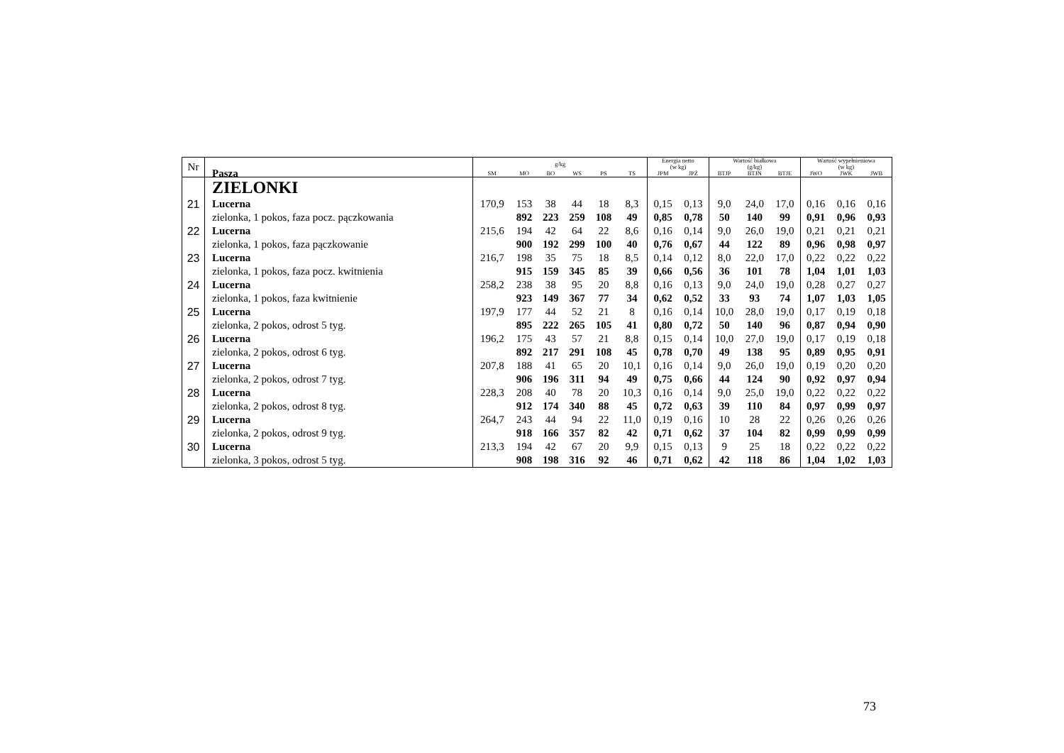| Nr | Pasza | g/kg | | | | | | Energia netto (w kg) | | Wartość białkowa (g/kg) | | | Wartość wypełnieniowa (w kg) | | |
| --- | --- | --- | --- | --- | --- | --- | --- | --- | --- | --- | --- | --- | --- | --- | --- |
| | | SM | MO | BO | WS | PS | TS | JPM | JPŻ | BTJP | BTJN | BTJE | JWO | JWK | JWB |
| | ZIELONKI | | | | | | | | | | | | | | |
| 21 | Lucerna | 170,9 | 153 | 38 | 44 | 18 | 8,3 | 0,15 | 0,13 | 9,0 | 24,0 | 17,0 | 0,16 | 0,16 | 0,16 |
| | zielonka, 1 pokos, faza pocz. pączkowania | | 892 | 223 | 259 | 108 | 49 | 0,85 | 0,78 | 50 | 140 | 99 | 0,91 | 0,96 | 0,93 |
| 22 | Lucerna | 215,6 | 194 | 42 | 64 | 22 | 8,6 | 0,16 | 0,14 | 9,0 | 26,0 | 19,0 | 0,21 | 0,21 | 0,21 |
| | zielonka, 1 pokos, faza pączkowanie | | 900 | 192 | 299 | 100 | 40 | 0,76 | 0,67 | 44 | 122 | 89 | 0,96 | 0,98 | 0,97 |
| 23 | Lucerna | 216,7 | 198 | 35 | 75 | 18 | 8,5 | 0,14 | 0,12 | 8,0 | 22,0 | 17,0 | 0,22 | 0,22 | 0,22 |
| | zielonka, 1 pokos, faza pocz. kwitnienia | | 915 | 159 | 345 | 85 | 39 | 0,66 | 0,56 | 36 | 101 | 78 | 1,04 | 1,01 | 1,03 |
| 24 | Lucerna | 258,2 | 238 | 38 | 95 | 20 | 8,8 | 0,16 | 0,13 | 9,0 | 24,0 | 19,0 | 0,28 | 0,27 | 0,27 |
| | zielonka, 1 pokos, faza kwitnienie | | 923 | 149 | 367 | 77 | 34 | 0,62 | 0,52 | 33 | 93 | 74 | 1,07 | 1,03 | 1,05 |
| 25 | Lucerna | 197,9 | 177 | 44 | 52 | 21 | 8 | 0,16 | 0,14 | 10,0 | 28,0 | 19,0 | 0,17 | 0,19 | 0,18 |
| | zielonka, 2 pokos, odrost 5 tyg. | | 895 | 222 | 265 | 105 | 41 | 0,80 | 0,72 | 50 | 140 | 96 | 0,87 | 0,94 | 0,90 |
| 26 | Lucerna | 196,2 | 175 | 43 | 57 | 21 | 8,8 | 0,15 | 0,14 | 10,0 | 27,0 | 19,0 | 0,17 | 0,19 | 0,18 |
| | zielonka, 2 pokos, odrost 6 tyg. | | 892 | 217 | 291 | 108 | 45 | 0,78 | 0,70 | 49 | 138 | 95 | 0,89 | 0,95 | 0,91 |
| 27 | Lucerna | 207,8 | 188 | 41 | 65 | 20 | 10,1 | 0,16 | 0,14 | 9,0 | 26,0 | 19,0 | 0,19 | 0,20 | 0,20 |
| | zielonka, 2 pokos, odrost 7 tyg. | | 906 | 196 | 311 | 94 | 49 | 0,75 | 0,66 | 44 | 124 | 90 | 0,92 | 0,97 | 0,94 |
| 28 | Lucerna | 228,3 | 208 | 40 | 78 | 20 | 10,3 | 0,16 | 0,14 | 9,0 | 25,0 | 19,0 | 0,22 | 0,22 | 0,22 |
| | zielonka, 2 pokos, odrost 8 tyg. | | 912 | 174 | 340 | 88 | 45 | 0,72 | 0,63 | 39 | 110 | 84 | 0,97 | 0,99 | 0,97 |
| 29 | Lucerna | 264,7 | 243 | 44 | 94 | 22 | 11,0 | 0,19 | 0,16 | 10 | 28 | 22 | 0,26 | 0,26 | 0,26 |
| | zielonka, 2 pokos, odrost 9 tyg. | | 918 | 166 | 357 | 82 | 42 | 0,71 | 0,62 | 37 | 104 | 82 | 0,99 | 0,99 | 0,99 |
| 30 | Lucerna | 213,3 | 194 | 42 | 67 | 20 | 9,9 | 0,15 | 0,13 | 9 | 25 | 18 | 0,22 | 0,22 | 0,22 |
| | zielonka, 3 pokos, odrost 5 tyg. | | 908 | 198 | 316 | 92 | 46 | 0,71 | 0,62 | 42 | 118 | 86 | 1,04 | 1,02 | 1,03 |
73